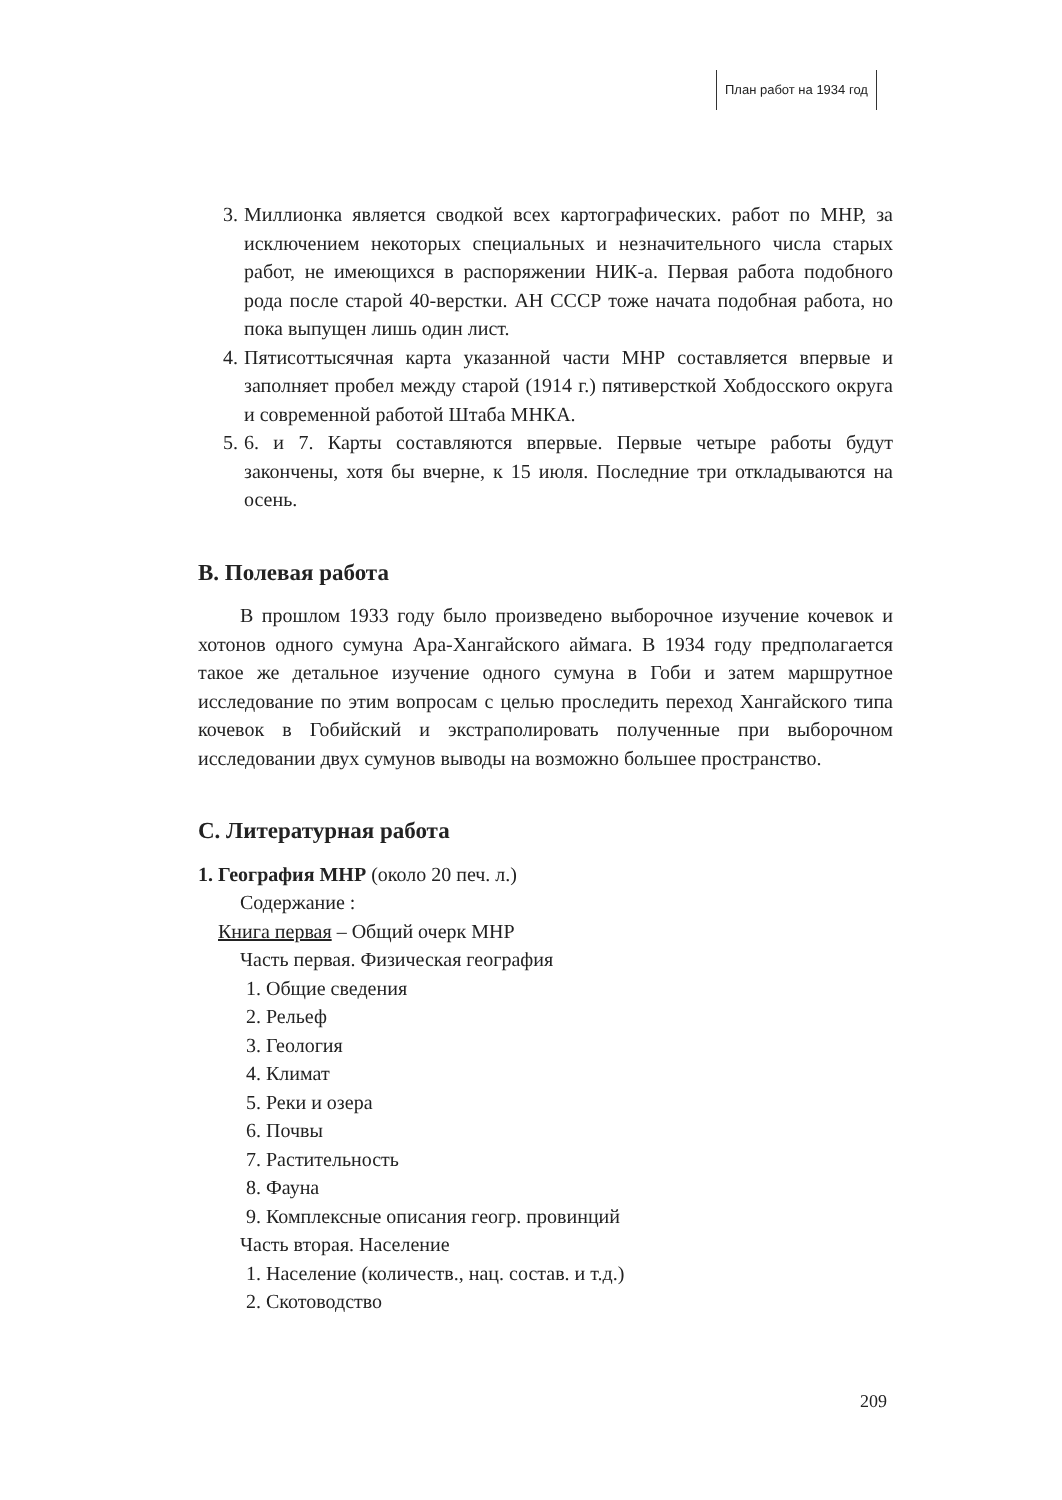План работ на 1934 год
3. Миллионка является сводкой всех картографических. работ по МНР, за исключением некоторых специальных и незначительного числа старых работ, не имеющихся в распоряжении НИК-а. Первая работа подобного рода после старой 40-верстки. АН СССР тоже начата подобная работа, но пока выпущен лишь один лист.
4. Пятисоттысячная карта указанной части МНР составляется впервые и заполняет пробел между старой (1914 г.) пятиверсткой Хобдосского округа и современной работой Штаба МНКА.
5. 6. и 7. Карты составляются впервые. Первые четыре работы будут закончены, хотя бы вчерне, к 15 июля. Последние три откладываются на осень.
B. Полевая работа
В прошлом 1933 году было произведено выборочное изучение кочевок и хотонов одного сумуна Ара-Хангайского аймага. В 1934 году предполагается такое же детальное изучение одного сумуна в Гоби и затем маршрутное исследование по этим вопросам с целью проследить переход Хангайского типа кочевок в Гобийский и экстраполировать полученные при выборочном исследовании двух сумунов выводы на возможно большее пространство.
C. Литературная работа
1. География МНР (около 20 печ. л.)
Содержание :
Книга первая – Общий очерк МНР
Часть первая. Физическая география
1. Общие сведения
2. Рельеф
3. Геология
4. Климат
5. Реки и озера
6. Почвы
7. Растительность
8. Фауна
9. Комплексные описания геогр. провинций
Часть вторая. Население
1. Население (количеств., нац. состав. и т.д.)
2. Скотоводство
209